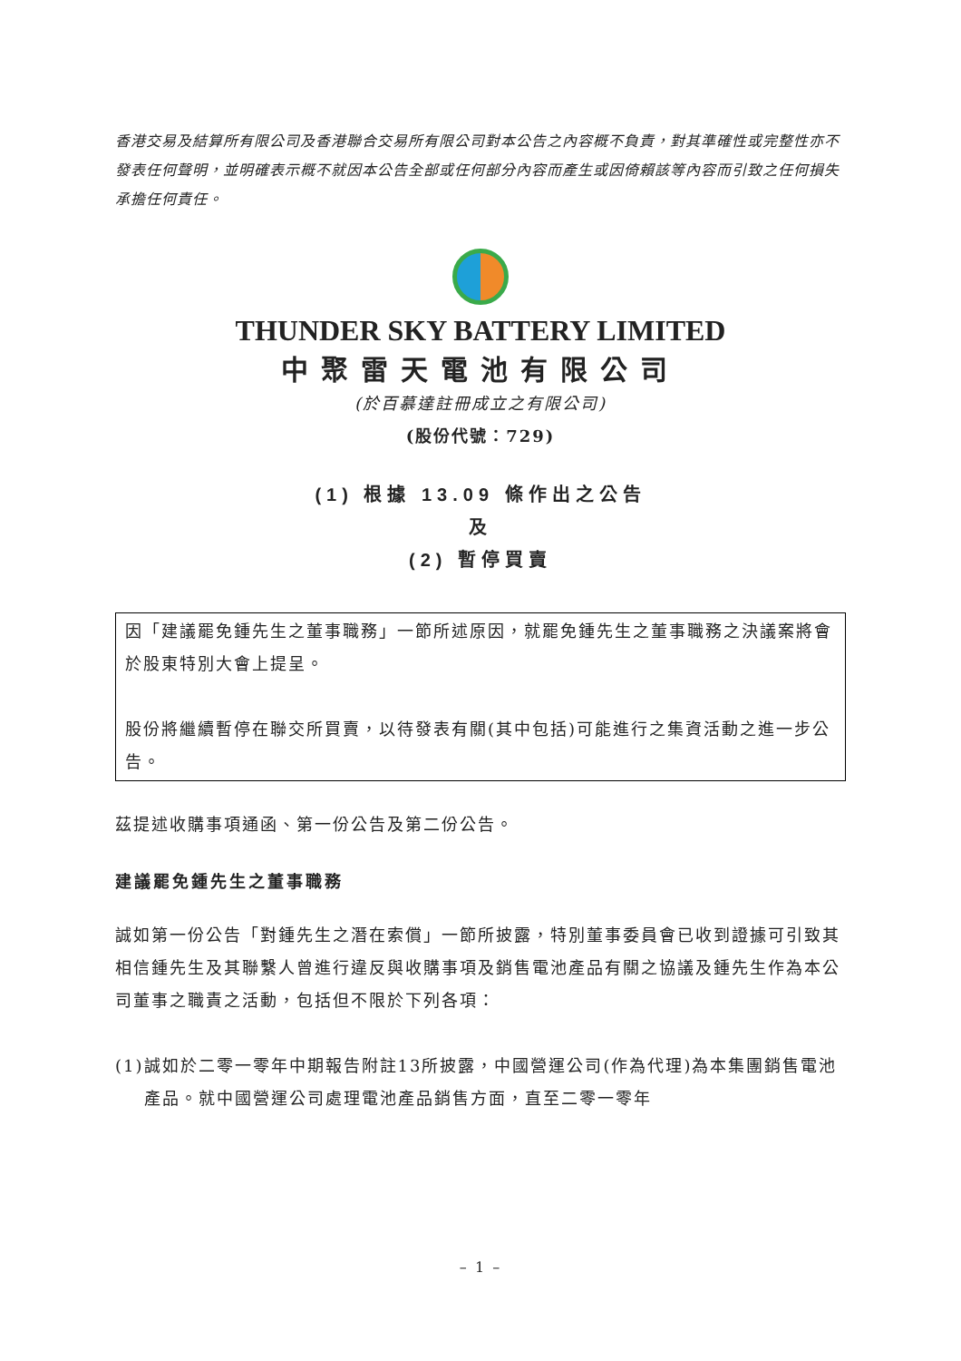香港交易及結算所有限公司及香港聯合交易所有限公司對本公告之內容概不負責，對其準確性或完整性亦不發表任何聲明，並明確表示概不就因本公告全部或任何部分內容而產生或因倚賴該等內容而引致之任何損失承擔任何責任。
THUNDER SKY BATTERY LIMITED
中聚雷天電池有限公司
(於百慕達註冊成立之有限公司)
(股份代號：729)
(1) 根據 13.09 條作出之公告
及
(2) 暫停買賣
因「建議罷免鍾先生之董事職務」一節所述原因，就罷免鍾先生之董事職務之決議案將會於股東特別大會上提呈。
股份將繼續暫停在聯交所買賣，以待發表有關(其中包括)可能進行之集資活動之進一步公告。
茲提述收購事項通函、第一份公告及第二份公告。
建議罷免鍾先生之董事職務
誠如第一份公告「對鍾先生之潛在索償」一節所披露，特別董事委員會已收到證據可引致其相信鍾先生及其聯繫人曾進行違反與收購事項及銷售電池產品有關之協議及鍾先生作為本公司董事之職責之活動，包括但不限於下列各項：
(1) 誠如於二零一零年中期報告附註13所披露，中國營運公司(作為代理)為本集團銷售電池產品。就中國營運公司處理電池產品銷售方面，直至二零一零年
– 1 –